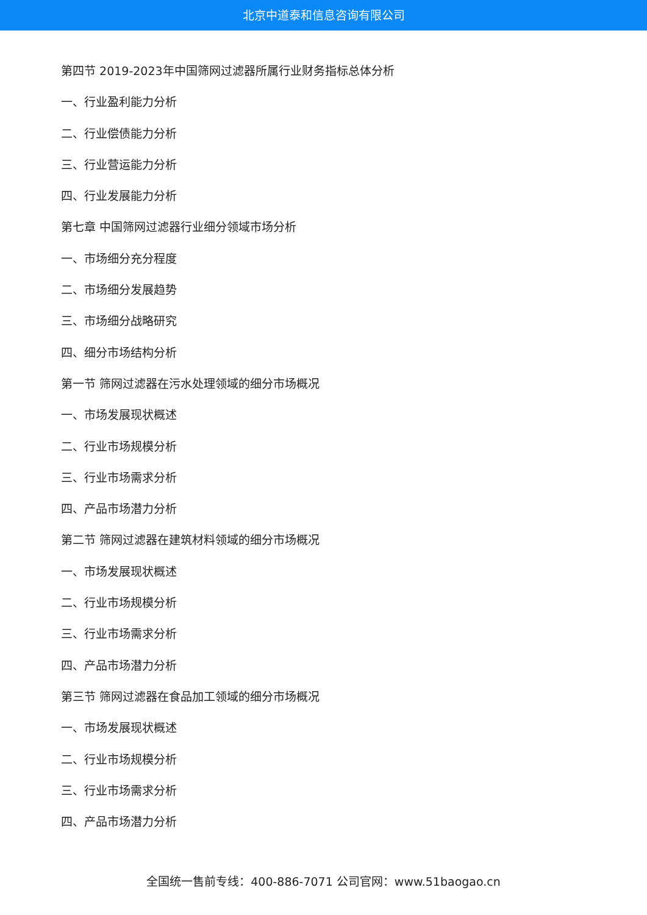北京中道泰和信息咨询有限公司
第四节 2019-2023年中国筛网过滤器所属行业财务指标总体分析
一、行业盈利能力分析
二、行业偿债能力分析
三、行业营运能力分析
四、行业发展能力分析
第七章 中国筛网过滤器行业细分领域市场分析
一、市场细分充分程度
二、市场细分发展趋势
三、市场细分战略研究
四、细分市场结构分析
第一节 筛网过滤器在污水处理领域的细分市场概况
一、市场发展现状概述
二、行业市场规模分析
三、行业市场需求分析
四、产品市场潜力分析
第二节 筛网过滤器在建筑材料领域的细分市场概况
一、市场发展现状概述
二、行业市场规模分析
三、行业市场需求分析
四、产品市场潜力分析
第三节 筛网过滤器在食品加工领域的细分市场概况
一、市场发展现状概述
二、行业市场规模分析
三、行业市场需求分析
四、产品市场潜力分析
全国统一售前专线：400-886-7071 公司官网：www.51baogao.cn